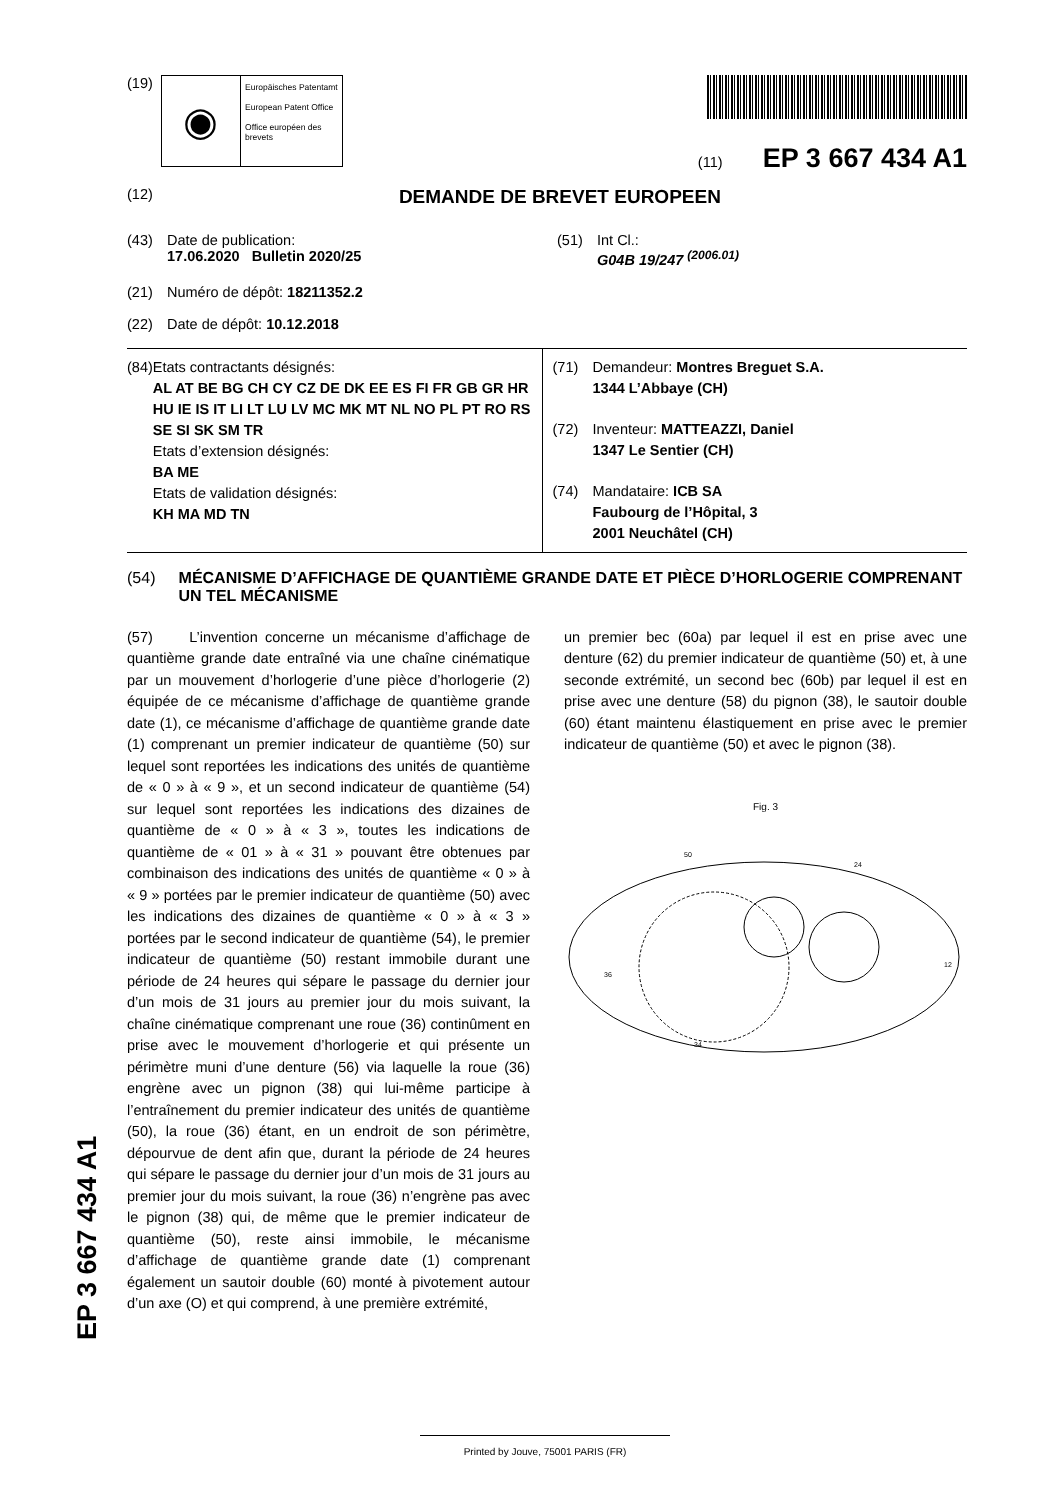(19)
◉
Europäisches Patentamt
European Patent Office
Office européen des brevets
(11) EP 3 667 434 A1
(12)
DEMANDE DE BREVET EUROPEEN
(43) Date de publication:
17.06.2020 Bulletin 2020/25
(51) Int Cl.:
G04B 19/247 <sup>(2006.01)</sup>
(21) Numéro de dépôt: 18211352.2
(22) Date de dépôt: 10.12.2018
(84) Etats contractants désignés:
AL AT BE BG CH CY CZ DE DK EE ES FI FR GB GR HR HU IE IS IT LI LT LU LV MC MK MT NL NO PL PT RO RS SE SI SK SM TR
Etats d’extension désignés:
BA ME
Etats de validation désignés:
KH MA MD TN
(71) Demandeur: Montres Breguet S.A.
1344 L’Abbaye (CH)
(72) Inventeur: MATTEAZZI, Daniel
1347 Le Sentier (CH)
(74) Mandataire: ICB SA
Faubourg de l’Hôpital, 3
2001 Neuchâtel (CH)
(54) MÉCANISME D’AFFICHAGE DE QUANTIÈME GRANDE DATE ET PIÈCE D’HORLOGERIE COMPRENANT UN TEL MÉCANISME
(57) L’invention concerne un mécanisme d’affichage de quantième grande date entraîné via une chaîne cinématique par un mouvement d’horlogerie d’une pièce d’horlogerie (2) équipée de ce mécanisme d’affichage de quantième grande date (1), ce mécanisme d’affichage de quantième grande date (1) comprenant un premier indicateur de quantième (50) sur lequel sont reportées les indications des unités de quantième de « 0 » à « 9 », et un second indicateur de quantième (54) sur lequel sont reportées les indications des dizaines de quantième de « 0 » à « 3 », toutes les indications de quantième de « 01 » à « 31 » pouvant être obtenues par combinaison des indications des unités de quantième « 0 » à « 9 » portées par le premier indicateur de quantième (50) avec les indications des dizaines de quantième « 0 » à « 3 » portées par le second indicateur de quantième (54), le premier indicateur de quantième (50) restant immobile durant une période de 24 heures qui sépare le passage du dernier jour d’un mois de 31 jours au premier jour du mois suivant, la chaîne cinématique comprenant une roue (36) continûment en prise avec le mouvement d’horlogerie et qui présente un périmètre muni d’une denture (56) via laquelle la roue (36) engrène avec un pignon (38) qui lui-même participe à l’entraînement du premier indicateur des unités de quantième (50), la roue (36) étant, en un endroit de son périmètre, dépourvue de dent afin que, durant la période de 24 heures qui sépare le passage du dernier jour d’un mois de 31 jours au premier jour du mois suivant, la roue (36) n’engrène pas avec le pignon (38) qui, de même que le premier indicateur de quantième (50), reste ainsi immobile, le mécanisme d’affichage de quantième grande date (1) comprenant également un sautoir double (60) monté à pivotement autour d’un axe (O) et qui comprend, à une première extrémité,
un premier bec (60a) par lequel il est en prise avec une denture (62) du premier indicateur de quantième (50) et, à une seconde extrémité, un second bec (60b) par lequel il est en prise avec une denture (58) du pignon (38), le sautoir double (60) étant maintenu élastiquement en prise avec le premier indicateur de quantième (50) et avec le pignon (38).
Fig. 3
24
50
36
34
12
EP 3 667 434 A1
Printed by Jouve, 75001 PARIS (FR)